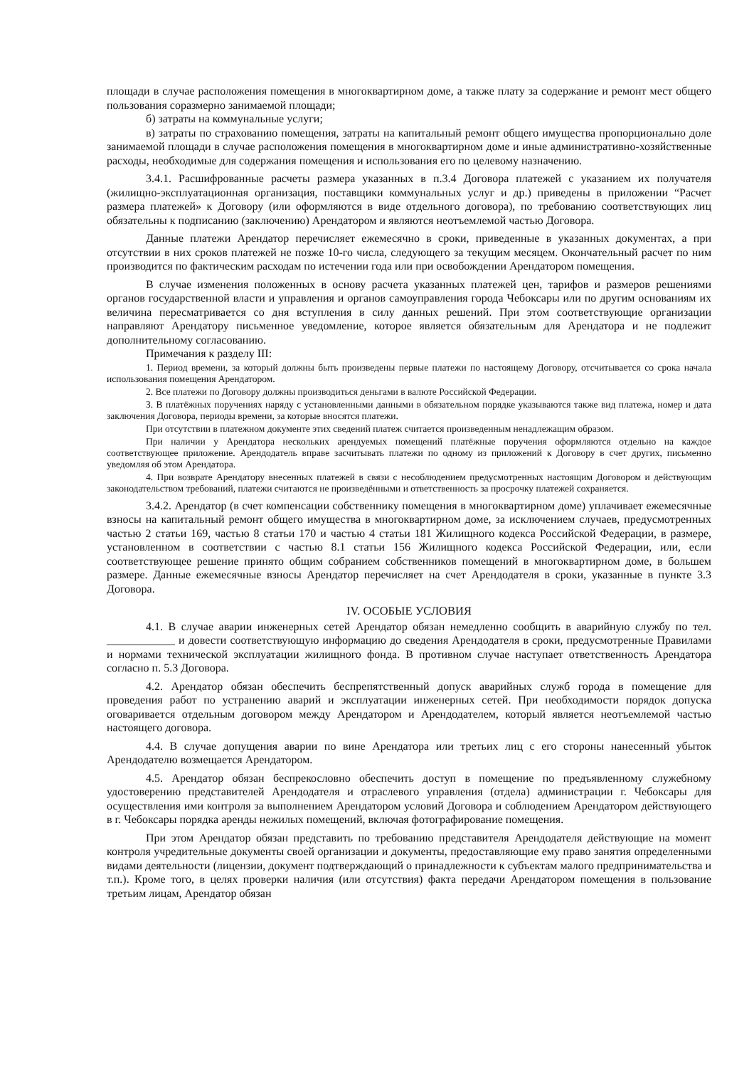площади в случае расположения помещения в многоквартирном доме, а также плату за содержание и ремонт мест общего пользования соразмерно занимаемой площади;
б) затраты на коммунальные услуги;
в) затраты по страхованию помещения, затраты на капитальный ремонт общего имущества пропорционально доле занимаемой площади в случае расположения помещения в многоквартирном доме и иные административно-хозяйственные расходы, необходимые для содержания помещения и использования его по целевому назначению.
3.4.1. Расшифрованные расчеты размера указанных в п.3.4 Договора платежей с указанием их получателя (жилищно-эксплуатационная организация, поставщики коммунальных услуг и др.) приведены в приложении “Расчет размера платежей» к Договору (или оформляются в виде отдельного договора), по требованию соответствующих лиц обязательны к подписанию (заключению) Арендатором и являются неотъемлемой частью Договора.
Данные платежи Арендатор перечисляет ежемесячно в сроки, приведенные в указанных документах, а при отсутствии в них сроков платежей не позже 10-го числа, следующего за текущим месяцем. Окончательный расчет по ним производится по фактическим расходам по истечении года или при освобождении Арендатором помещения.
В случае изменения положенных в основу расчета указанных платежей цен, тарифов и размеров решениями органов государственной власти и управления и органов самоуправления города Чебоксары или по другим основаниям их величина пересматривается со дня вступления в силу данных решений. При этом соответствующие организации направляют Арендатору письменное уведомление, которое является обязательным для Арендатора и не подлежит дополнительному согласованию.
Примечания к разделу III:
1. Период времени, за который должны быть произведены первые платежи по настоящему Договору, отсчитывается со срока начала использования помещения Арендатором.
2. Все платежи по Договору должны производиться деньгами в валюте Российской Федерации.
3. В платёжных поручениях наряду с установленными данными в обязательном порядке указываются также вид платежа, номер и дата заключения Договора, периоды времени, за которые вносятся платежи.
При отсутствии в платежном документе этих сведений платеж считается произведенным ненадлежащим образом.
При наличии у Арендатора нескольких арендуемых помещений платёжные поручения оформляются отдельно на каждое соответствующее приложение. Арендодатель вправе засчитывать платежи по одному из приложений к Договору в счет других, письменно уведомляя об этом Арендатора.
4. При возврате Арендатору внесенных платежей в связи с несоблюдением предусмотренных настоящим Договором и действующим законодательством требований, платежи считаются не произведёнными и ответственность за просрочку платежей сохраняется.
3.4.2. Арендатор (в счет компенсации собственнику помещения в многоквартирном доме) уплачивает ежемесячные взносы на капитальный ремонт общего имущества в многоквартирном доме, за исключением случаев, предусмотренных частью 2 статьи 169, частью 8 статьи 170 и частью 4 статьи 181 Жилищного кодекса Российской Федерации, в размере, установленном в соответствии с частью 8.1 статьи 156 Жилищного кодекса Российской Федерации, или, если соответствующее решение принято общим собранием собственников помещений в многоквартирном доме, в большем размере. Данные ежемесячные взносы Арендатор перечисляет на счет Арендодателя в сроки, указанные в пункте 3.3 Договора.
IV. ОСОБЫЕ УСЛОВИЯ
4.1. В случае аварии инженерных сетей Арендатор обязан немедленно сообщить в аварийную службу по тел. ____________ и довести соответствующую информацию до сведения Арендодателя в сроки, предусмотренные Правилами и нормами технической эксплуатации жилищного фонда. В противном случае наступает ответственность Арендатора согласно п. 5.3 Договора.
4.2. Арендатор обязан обеспечить беспрепятственный допуск аварийных служб города в помещение для проведения работ по устранению аварий и эксплуатации инженерных сетей. При необходимости порядок допуска оговаривается отдельным договором между Арендатором и Арендодателем, который является неотъемлемой частью настоящего договора.
4.4. В случае допущения аварии по вине Арендатора или третьих лиц с его стороны нанесенный убыток Арендодателю возмещается Арендатором.
4.5. Арендатор обязан беспрекословно обеспечить доступ в помещение по предъявленному служебному удостоверению представителей Арендодателя и отраслевого управления (отдела) администрации г. Чебоксары для осуществления ими контроля за выполнением Арендатором условий Договора и соблюдением Арендатором действующего в г. Чебоксары порядка аренды нежилых помещений, включая фотографирование помещения.
При этом Арендатор обязан представить по требованию представителя Арендодателя действующие на момент контроля учредительные документы своей организации и документы, предоставляющие ему право занятия определенными видами деятельности (лицензии, документ подтверждающий о принадлежности к субъектам малого предпринимательства и т.п.). Кроме того, в целях проверки наличия (или отсутствия) факта передачи Арендатором помещения в пользование третьим лицам, Арендатор обязан